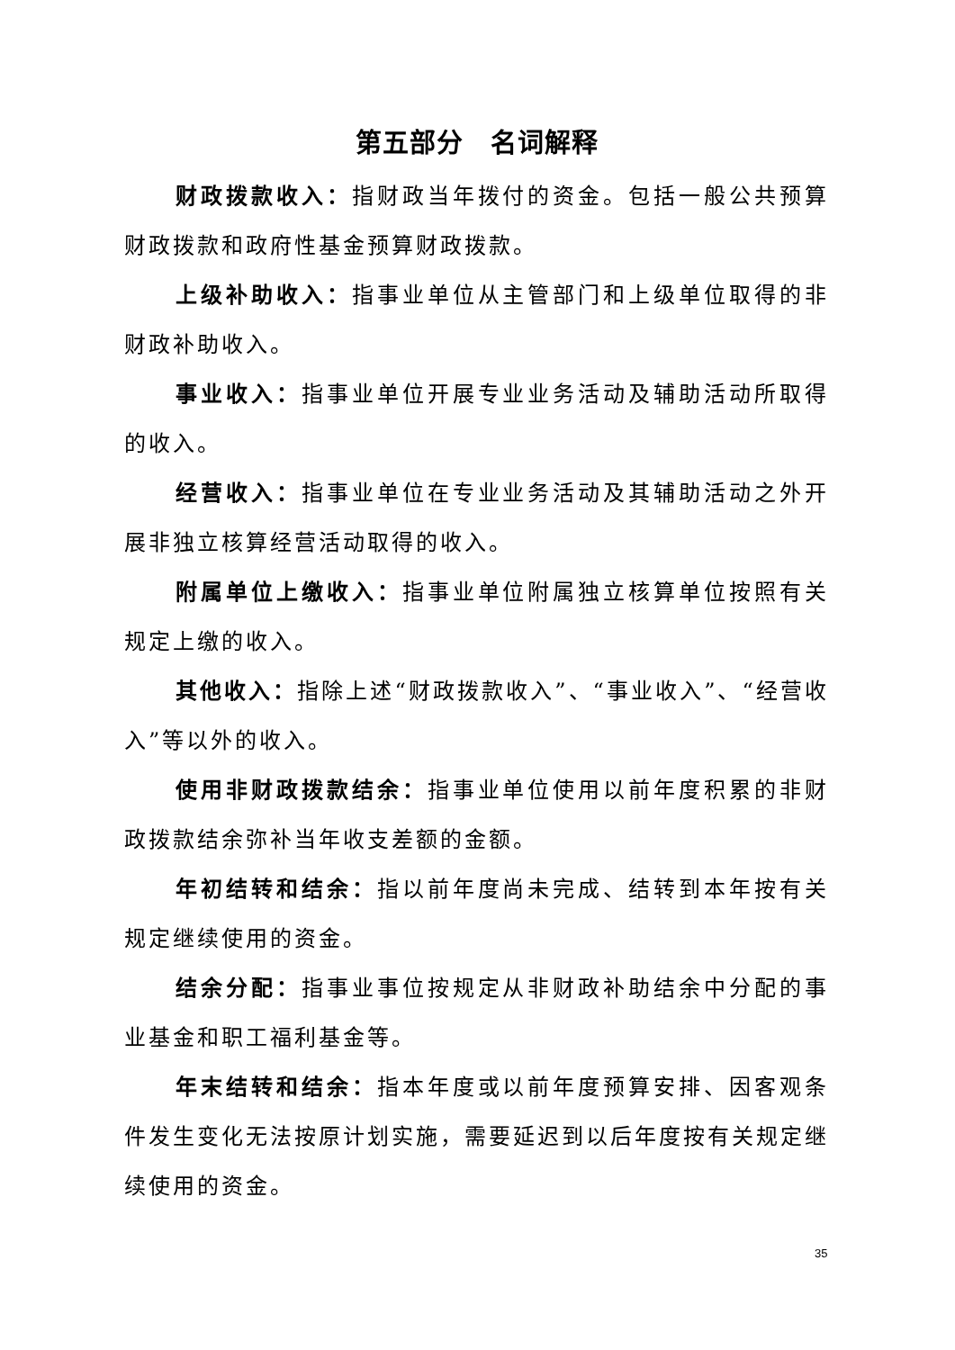第五部分　名词解释
财政拨款收入：指财政当年拨付的资金。包括一般公共预算财政拨款和政府性基金预算财政拨款。
上级补助收入：指事业单位从主管部门和上级单位取得的非财政补助收入。
事业收入：指事业单位开展专业业务活动及辅助活动所取得的收入。
经营收入：指事业单位在专业业务活动及其辅助活动之外开展非独立核算经营活动取得的收入。
附属单位上缴收入：指事业单位附属独立核算单位按照有关规定上缴的收入。
其他收入：指除上述“财政拨款收入”、“事业收入”、“经营收入”等以外的收入。
使用非财政拨款结余：指事业单位使用以前年度积累的非财政拨款结余弥补当年收支差额的金额。
年初结转和结余：指以前年度尚未完成、结转到本年按有关规定继续使用的资金。
结余分配：指事业事位按规定从非财政补助结余中分配的事业基金和职工福利基金等。
年末结转和结余：指本年度或以前年度预算安排、因客观条件发生变化无法按原计划实施，需要延迟到以后年度按有关规定继续使用的资金。
35